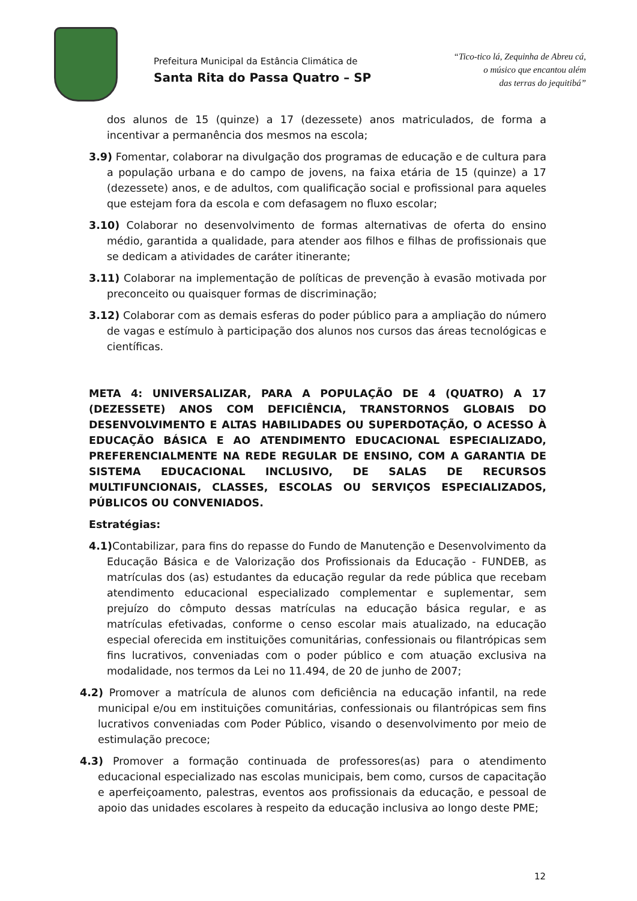Prefeitura Municipal da Estância Climática de
Santa Rita do Passa Quatro – SP
“Tico-tico lá, Zequinha de Abreu cá,
o músico que encantou além
das terras do jequitibá”
dos alunos de 15 (quinze) a 17 (dezessete) anos matriculados, de forma a incentivar a permanência dos mesmos na escola;
3.9) Fomentar, colaborar na divulgação dos programas de educação e de cultura para a população urbana e do campo de jovens, na faixa etária de 15 (quinze) a 17 (dezessete) anos, e de adultos, com qualificação social e profissional para aqueles que estejam fora da escola e com defasagem no fluxo escolar;
3.10) Colaborar no desenvolvimento de formas alternativas de oferta do ensino médio, garantida a qualidade, para atender aos filhos e filhas de profissionais que se dedicam a atividades de caráter itinerante;
3.11) Colaborar na implementação de políticas de prevenção à evasão motivada por preconceito ou quaisquer formas de discriminação;
3.12) Colaborar com as demais esferas do poder público para a ampliação do número de vagas e estímulo à participação dos alunos nos cursos das áreas tecnológicas e científicas.
META 4: UNIVERSALIZAR, PARA A POPULAÇÃO DE 4 (QUATRO) A 17 (DEZESSETE) ANOS COM DEFICIÊNCIA, TRANSTORNOS GLOBAIS DO DESENVOLVIMENTO E ALTAS HABILIDADES OU SUPERDOTAÇÃO, O ACESSO À EDUCAÇÃO BÁSICA E AO ATENDIMENTO EDUCACIONAL ESPECIALIZADO, PREFERENCIALMENTE NA REDE REGULAR DE ENSINO, COM A GARANTIA DE SISTEMA EDUCACIONAL INCLUSIVO, DE SALAS DE RECURSOS MULTIFUNCIONAIS, CLASSES, ESCOLAS OU SERVIÇOS ESPECIALIZADOS, PÚBLICOS OU CONVENIADOS.
Estratégias:
4.1) Contabilizar, para fins do repasse do Fundo de Manutenção e Desenvolvimento da Educação Básica e de Valorização dos Profissionais da Educação - FUNDEB, as matrículas dos (as) estudantes da educação regular da rede pública que recebam atendimento educacional especializado complementar e suplementar, sem prejuízo do cômputo dessas matrículas na educação básica regular, e as matrículas efetivadas, conforme o censo escolar mais atualizado, na educação especial oferecida em instituições comunitárias, confessionais ou filantrópicas sem fins lucrativos, conveniadas com o poder público e com atuação exclusiva na modalidade, nos termos da Lei no 11.494, de 20 de junho de 2007;
4.2) Promover a matrícula de alunos com deficiência na educação infantil, na rede municipal e/ou em instituições comunitárias, confessionais ou filantrópicas sem fins lucrativos conveniadas com Poder Público, visando o desenvolvimento por meio de estimulação precoce;
4.3) Promover a formação continuada de professores(as) para o atendimento educacional especializado nas escolas municipais, bem como, cursos de capacitação e aperfeiçoamento, palestras, eventos aos profissionais da educação, e pessoal de apoio das unidades escolares à respeito da educação inclusiva ao longo deste PME;
12